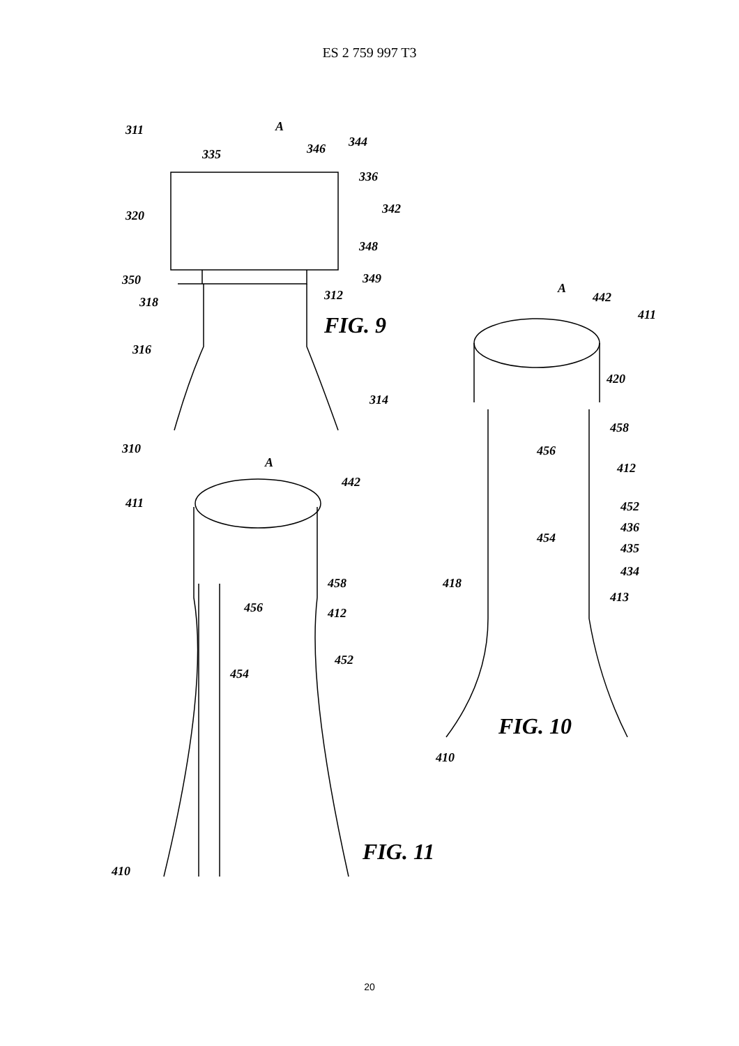ES 2 759 997 T3
311
A
335
346
344
336
320
342
348
350
349
312
318
FIG. 9
316
314
310
A
442
411
458
456
412
454
452
FIG. 11
410
A
442
411
420
458
456
412
452
454
436
435
434
413
418
FIG. 10
410
20